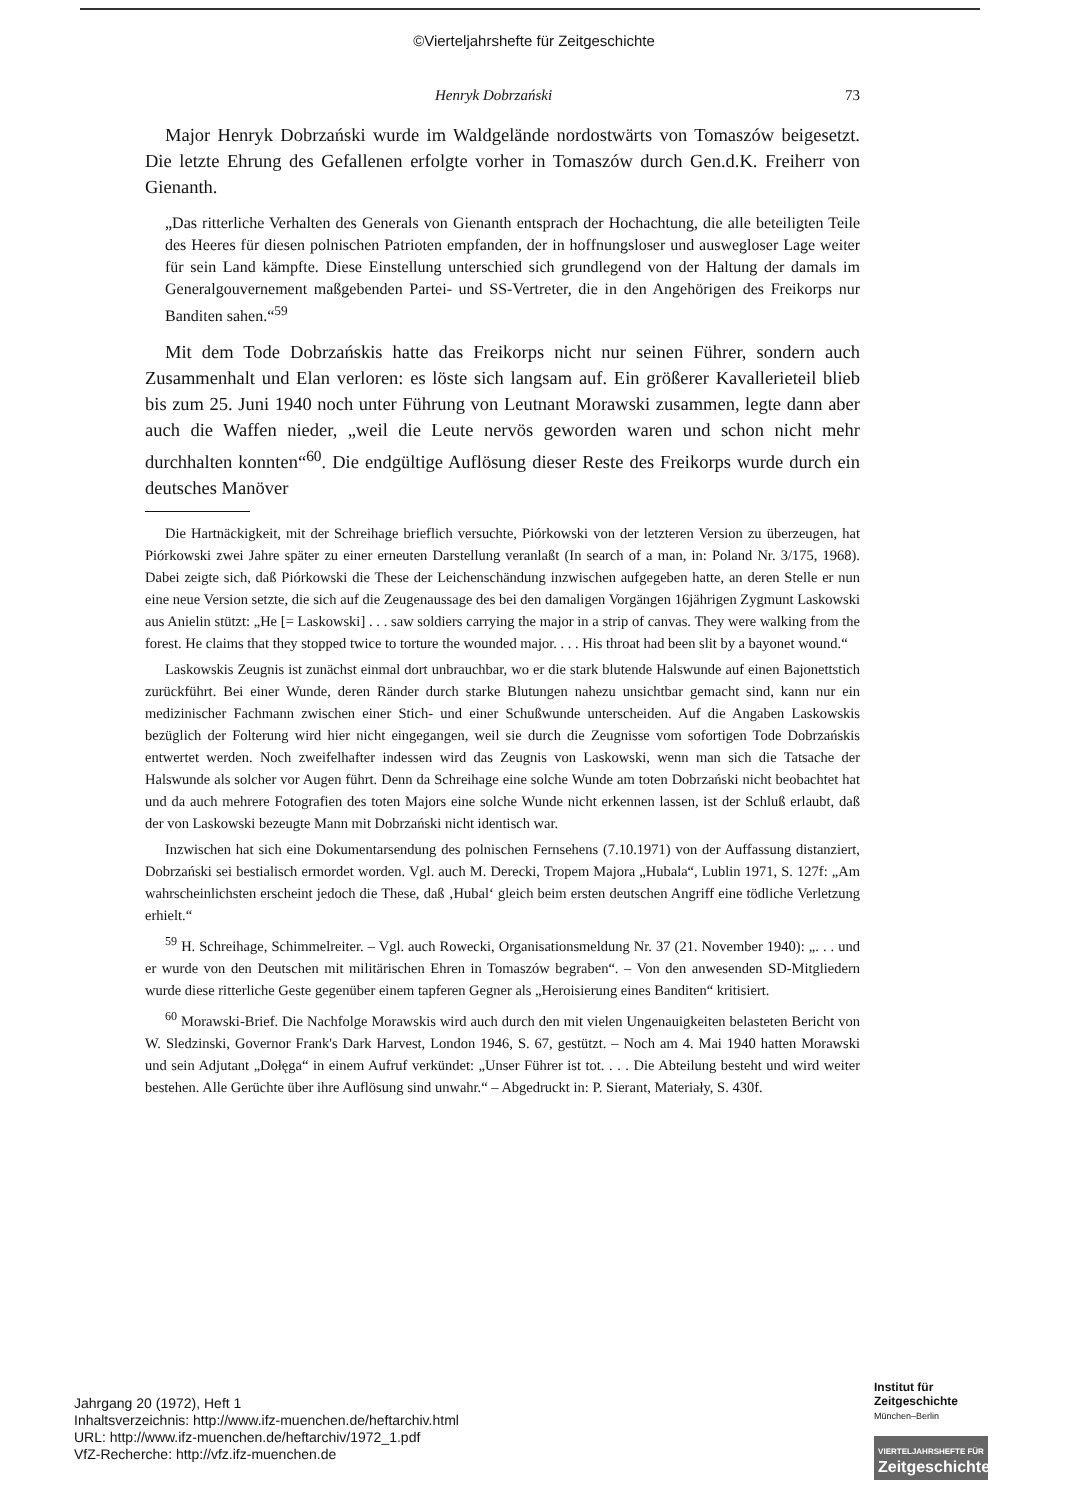©Vierteljahrshefte für Zeitgeschichte
Henryk Dobrzański 73
Major Henryk Dobrzański wurde im Waldgelände nordostwärts von Tomaszów beigesetzt. Die letzte Ehrung des Gefallenen erfolgte vorher in Tomaszów durch Gen.d.K. Freiherr von Gienanth.
„Das ritterliche Verhalten des Generals von Gienanth entsprach der Hochachtung, die alle beteiligten Teile des Heeres für diesen polnischen Patrioten empfanden, der in hoffnungsloser und auswegloser Lage weiter für sein Land kämpfte. Diese Einstellung unterschied sich grundlegend von der Haltung der damals im Generalgouvernement maßgebenden Partei- und SS-Vertreter, die in den Angehörigen des Freikorps nur Banditen sahen.“<sup>59</sup>
Mit dem Tode Dobrzańskis hatte das Freikorps nicht nur seinen Führer, sondern auch Zusammenhalt und Elan verloren: es löste sich langsam auf. Ein größerer Kavallerieteil blieb bis zum 25. Juni 1940 noch unter Führung von Leutnant Morawski zusammen, legte dann aber auch die Waffen nieder, „weil die Leute nervös geworden waren und schon nicht mehr durchhalten konnten“<sup>60</sup>. Die endgültige Auflösung dieser Reste des Freikorps wurde durch ein deutsches Manöver
Die Hartnäckigkeit, mit der Schreihage brieflich versuchte, Piórkowski von der letzteren Version zu überzeugen, hat Piórkowski zwei Jahre später zu einer erneuten Darstellung veranlaßt (In search of a man, in: Poland Nr. 3/175, 1968). Dabei zeigte sich, daß Piórkowski die These der Leichenschändung inzwischen aufgegeben hatte, an deren Stelle er nun eine neue Version setzte, die sich auf die Zeugenaussage des bei den damaligen Vorgängen 16jährigen Zygmunt Laskowski aus Anielin stützt: „He [= Laskowski] . . . saw soldiers carrying the major in a strip of canvas. They were walking from the forest. He claims that they stopped twice to torture the wounded major. . . . His throat had been slit by a bayonet wound.“
Laskowskis Zeugnis ist zunächst einmal dort unbrauchbar, wo er die stark blutende Halswunde auf einen Bajonettstich zurückführt. Bei einer Wunde, deren Ränder durch starke Blutungen nahezu unsichtbar gemacht sind, kann nur ein medizinischer Fachmann zwischen einer Stich- und einer Schußwunde unterscheiden. Auf die Angaben Laskowskis bezüglich der Folterung wird hier nicht eingegangen, weil sie durch die Zeugnisse vom sofortigen Tode Dobrzańskis entwertet werden. Noch zweifelhafter indessen wird das Zeugnis von Laskowski, wenn man sich die Tatsache der Halswunde als solcher vor Augen führt. Denn da Schreihage eine solche Wunde am toten Dobrzański nicht beobachtet hat und da auch mehrere Fotografien des toten Majors eine solche Wunde nicht erkennen lassen, ist der Schluß erlaubt, daß der von Laskowski bezeugte Mann mit Dobrzański nicht identisch war.
Inzwischen hat sich eine Dokumentarsendung des polnischen Fernsehens (7.10.1971) von der Auffassung distanziert, Dobrzański sei bestialisch ermordet worden. Vgl. auch M. Derecki, Tropem Majora „Hubala“, Lublin 1971, S. 127f: „Am wahrscheinlichsten erscheint jedoch die These, daß ‚Hubal‘ gleich beim ersten deutschen Angriff eine tödliche Verletzung erhielt.“
<sup>59</sup> H. Schreihage, Schimmelreiter. – Vgl. auch Rowecki, Organisationsmeldung Nr. 37 (21. November 1940): „. . . und er wurde von den Deutschen mit militärischen Ehren in Tomaszów begraben“. – Von den anwesenden SD-Mitgliedern wurde diese ritterliche Geste gegenüber einem tapferen Gegner als „Heroisierung eines Banditen“ kritisiert.
<sup>60</sup> Morawski-Brief. Die Nachfolge Morawskis wird auch durch den mit vielen Ungenauigkeiten belasteten Bericht von W. Sledzinski, Governor Frank's Dark Harvest, London 1946, S. 67, gestützt. – Noch am 4. Mai 1940 hatten Morawski und sein Adjutant „Dołęga“ in einem Aufruf verkündet: „Unser Führer ist tot. . . . Die Abteilung besteht und wird weiter bestehen. Alle Gerüchte über ihre Auflösung sind unwahr.“ – Abgedruckt in: P. Sierant, Materiały, S. 430f.
Jahrgang 20 (1972), Heft 1
Inhaltsverzeichnis: http://www.ifz-muenchen.de/heftarchiv.html
URL: http://www.ifz-muenchen.de/heftarchiv/1972_1.pdf
VfZ-Recherche: http://vfz.ifz-muenchen.de
Institut für
Zeitgeschichte
München–Berlin
VIERTELJAHRSHEFTE FÜR
Zeitgeschichte